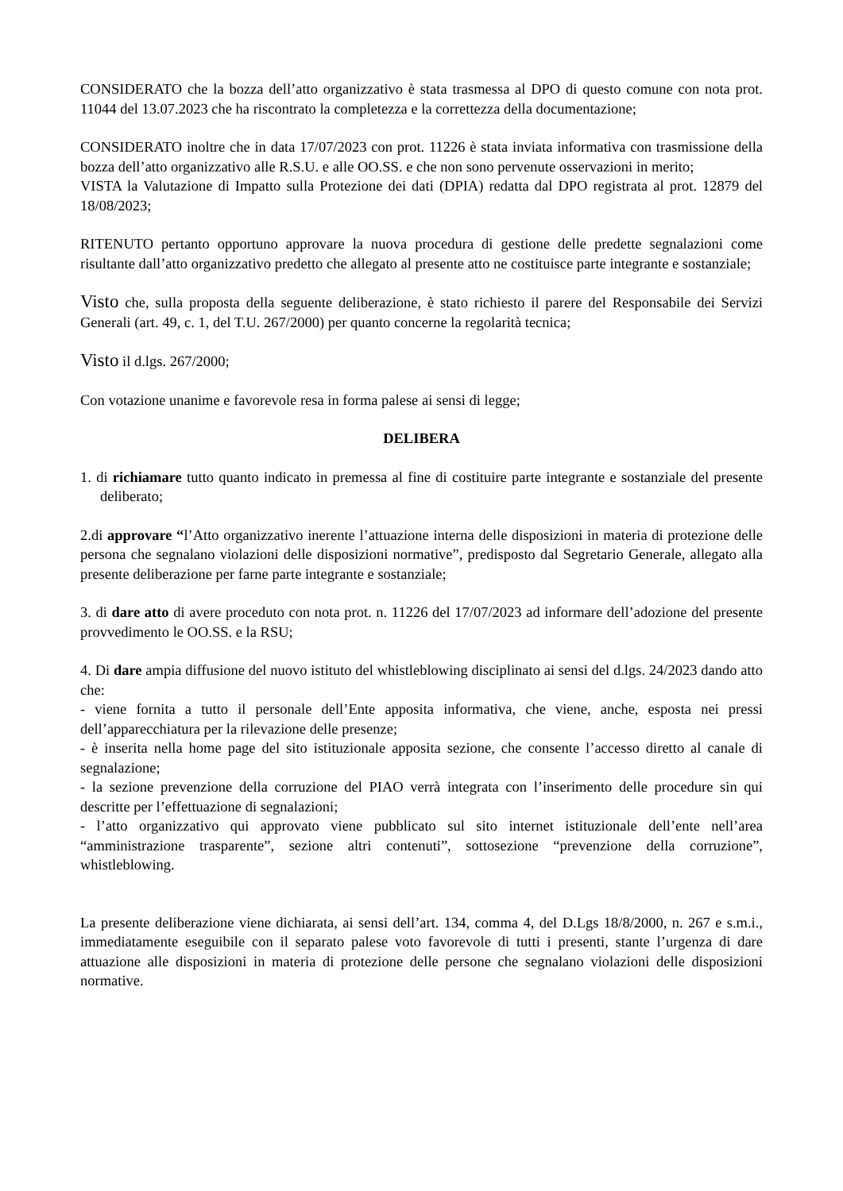CONSIDERATO che la bozza dell’atto organizzativo è stata trasmessa al DPO di questo comune con nota prot. 11044 del 13.07.2023 che ha riscontrato la completezza e la correttezza della documentazione;
CONSIDERATO inoltre che in data 17/07/2023 con prot. 11226 è stata inviata informativa con trasmissione della bozza dell’atto organizzativo alle R.S.U. e alle OO.SS. e che non sono pervenute osservazioni in merito;
VISTA la Valutazione di Impatto sulla Protezione dei dati (DPIA) redatta dal DPO registrata al prot. 12879 del 18/08/2023;
RITENUTO pertanto opportuno approvare la nuova procedura di gestione delle predette segnalazioni come risultante dall’atto organizzativo predetto che allegato al presente atto ne costituisce parte integrante e sostanziale;
Visto che, sulla proposta della seguente deliberazione, è stato richiesto il parere del Responsabile dei Servizi Generali (art. 49, c. 1, del T.U. 267/2000) per quanto concerne la regolarità tecnica;
Visto il d.lgs. 267/2000;
Con votazione unanime e favorevole resa in forma palese ai sensi di legge;
DELIBERA
1. di richiamare tutto quanto indicato in premessa al fine di costituire parte integrante e sostanziale del presente deliberato;
2.di approvare “l’Atto organizzativo inerente l’attuazione interna delle disposizioni in materia di protezione delle persona che segnalano violazioni delle disposizioni normative”, predisposto dal Segretario Generale, allegato alla presente deliberazione per farne parte integrante e sostanziale;
3. di dare atto di avere proceduto con nota prot. n. 11226 del 17/07/2023 ad informare dell’adozione del presente provvedimento le OO.SS. e la RSU;
4. Di dare ampia diffusione del nuovo istituto del whistleblowing disciplinato ai sensi del d.lgs. 24/2023 dando atto che:
- viene fornita a tutto il personale dell’Ente apposita informativa, che viene, anche, esposta nei pressi dell’apparecchiatura per la rilevazione delle presenze;
- è inserita nella home page del sito istituzionale apposita sezione, che consente l’accesso diretto al canale di segnalazione;
- la sezione prevenzione della corruzione del PIAO verrà integrata con l’inserimento delle procedure sin qui descritte per l’effettuazione di segnalazioni;
- l’atto organizzativo qui approvato viene pubblicato sul sito internet istituzionale dell’ente nell’area “amministrazione trasparente”, sezione altri contenuti”, sottosezione “prevenzione della corruzione”, whistleblowing.
La presente deliberazione viene dichiarata, ai sensi dell’art. 134, comma 4, del D.Lgs 18/8/2000, n. 267 e s.m.i., immediatamente eseguibile con il separato palese voto favorevole di tutti i presenti, stante l’urgenza di dare attuazione alle disposizioni in materia di protezione delle persone che segnalano violazioni delle disposizioni normative.